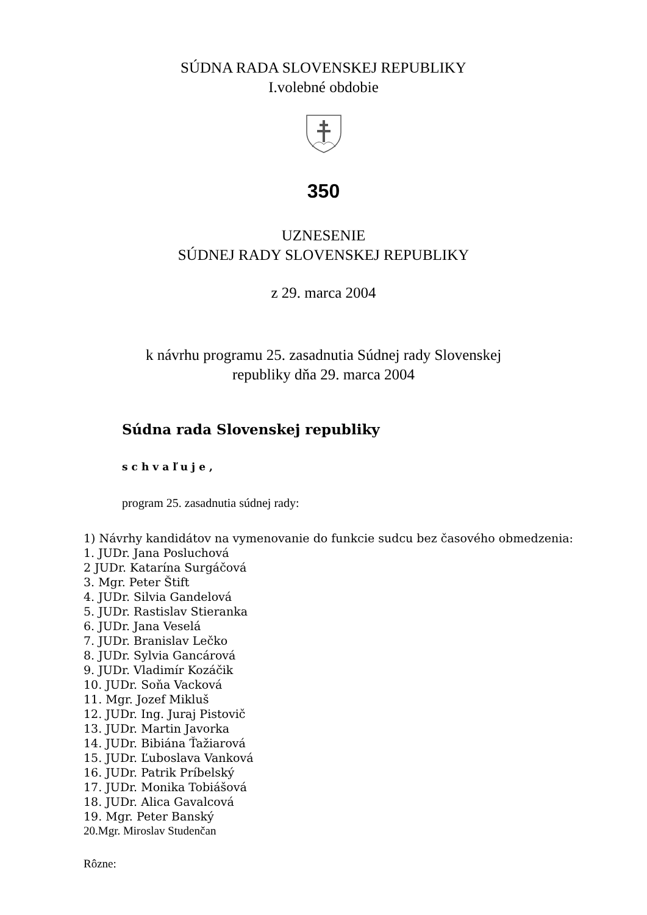SÚDNA RADA SLOVENSKEJ REPUBLIKY
I.volebné obdobie
350
UZNESENIE
SÚDNEJ RADY SLOVENSKEJ REPUBLIKY
z 29. marca 2004
k návrhu programu 25. zasadnutia Súdnej rady Slovenskej
republiky dňa 29. marca 2004
Súdna rada Slovenskej republiky
schvaľuje,
program 25. zasadnutia súdnej rady:
1) Návrhy kandidátov na vymenovanie do funkcie sudcu bez časového obmedzenia:
1. JUDr. Jana Posluchová
2 JUDr. Katarína Surgáčová
3. Mgr. Peter Štift
4. JUDr. Silvia Gandelová
5. JUDr. Rastislav Stieranka
6. JUDr. Jana Veselá
7. JUDr. Branislav Lečko
8. JUDr. Sylvia Gancárová
9. JUDr. Vladimír Kozáčik
10. JUDr. Soňa Vacková
11. Mgr. Jozef Mikluš
12. JUDr. Ing. Juraj Pistovič
13. JUDr. Martin Javorka
14. JUDr. Bibiána Ťažiarová
15. JUDr. Ľuboslava Vanková
16. JUDr. Patrik Príbelský
17. JUDr. Monika Tobiášová
18. JUDr. Alica Gavalcová
19. Mgr. Peter Banský
20.Mgr. Miroslav Studenčan
Rôzne: